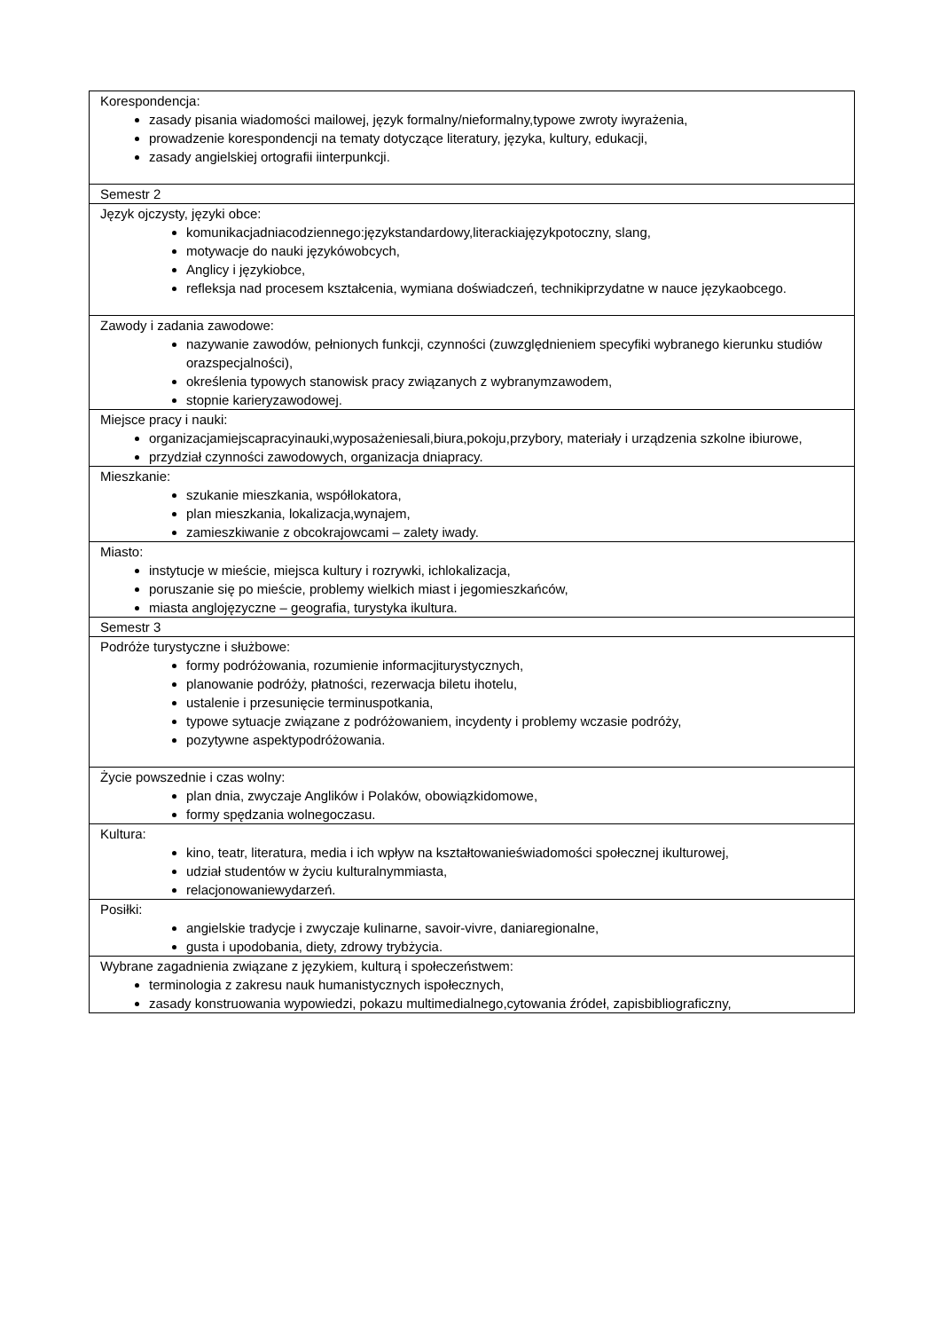| Korespondencja: zasady pisania wiadomości mailowej, język formalny/nieformalny,typowe zwroty iwyrażenia, prowadzenie korespondencji na tematy dotyczące literatury, języka, kultury, edukacji, zasady angielskiej ortografii iinterpunkcji. |
| Semestr 2 |
| Język ojczysty, języki obce: komunikacjadniacodziennego:językstandardowy,literackiajęzykpotoczny, slang, motywacje do nauki językówobcych, Anglicy i językiobce, refleksja nad procesem kształcenia, wymiana doświadczeń, technikiprzydatne w nauce językaobcego. |
| Zawody i zadania zawodowe: nazywanie zawodów, pełnionych funkcji, czynności (zuwzględnieniem specyfiki wybranego kierunku studiów orazspecjalności), określenia typowych stanowisk pracy związanych z wybranymzawodem, stopnie karieryzawodowej. |
| Miejsce pracy i nauki: organizacjamiejscapracyinauki,wyposażeniesali,biura,pokoju,przybory, materiały i urządzenia szkolne ibiurowe, przydział czynności zawodowych, organizacja dniapracy. |
| Mieszkanie: szukanie mieszkania, współlokatora, plan mieszkania, lokalizacja,wynajem, zamieszkiwanie z obcokrajowcami – zalety iwady. |
| Miasto: instytucje w mieście, miejsca kultury i rozrywki, ichlokalizacja, poruszanie się po mieście, problemy wielkich miast i jegomieszkańców, miasta anglojęzyczne – geografia, turystyka ikultura. |
| Semestr 3 |
| Podróże turystyczne i służbowe: formy podróżowania, rozumienie informacjiturystycznych, planowanie podróży, płatności, rezerwacja biletu ihotelu, ustalenie i przesunięcie terminuspotkania, typowe sytuacje związane z podróżowaniem, incydenty i problemy wczasie podróży, pozytywne aspektypodróżowania. |
| Życie powszednie i czas wolny: plan dnia, zwyczaje Anglików i Polaków, obowiązkidomowe, formy spędzania wolnegoczasu. |
| Kultura: kino, teatr, literatura, media i ich wpływ na kształtowanieświadomości społecznej ikulturowej, udział studentów w życiu kulturalnymmiasta, relacjonowaniewydarzeń. |
| Posiłki: angielskie tradycje i zwyczaje kulinarne, savoir-vivre, daniaregionalne, gusta i upodobania, diety, zdrowy trybżycia. |
| Wybrane zagadnienia związane z językiem, kulturą i społeczeństwem: terminologia z zakresu nauk humanistycznych ispołecznych, zasady konstruowania wypowiedzi, pokazu multimedialnego,cytowania źródeł, zapisbibliograficzny, |